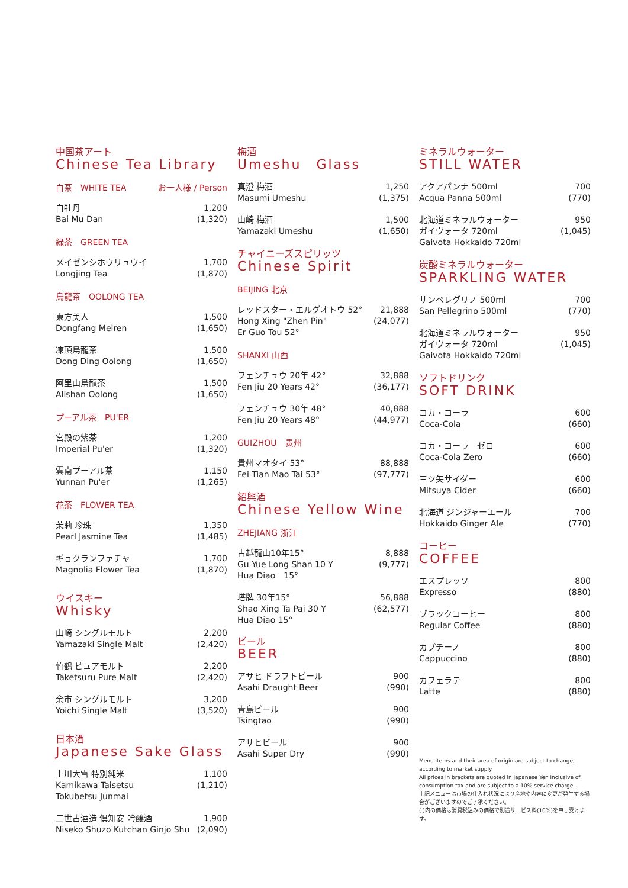中国茶アート
Chinese Tea Library
白茶　WHITE TEA お一人様 / Person
白牡丹
Bai Mu Dan
1,200
(1,320)
緑茶　GREEN TEA
メイゼンシホウリュウイ
Longjing Tea
1,700
(1,870)
烏龍茶　OOLONG TEA
東方美人
Dongfang Meiren
1,500
(1,650)
凍頂烏龍茶
Dong Ding Oolong
1,500
(1,650)
阿里山烏龍茶
Alishan Oolong
1,500
(1,650)
プーアル茶　PU'ER
宮殿の紫茶
Imperial Pu'er
1,200
(1,320)
雲南プーアル茶
Yunnan Pu'er
1,150
(1,265)
花茶　FLOWER TEA
茉莉 珍珠
Pearl Jasmine Tea
1,350
(1,485)
ギョクランファチャ
Magnolia Flower Tea
1,700
(1,870)
ウイスキー
Whisky
山崎 シングルモルト
Yamazaki Single Malt
2,200
(2,420)
竹鶴 ピュアモルト
Taketsuru Pure Malt
2,200
(2,420)
余市 シングルモルト
Yoichi Single Malt
3,200
(3,520)
日本酒
Japanese Sake Glass
上川大雪 特別純米
Kamikawa Taisetsu
Tokubetsu Junmai
1,100
(1,210)
二世古酒造 倶知安 吟醸酒
Niseko Shuzo Kutchan Ginjo Shu
1,900
(2,090)
梅酒
Umeshu　Glass
真澄 梅酒
Masumi Umeshu
1,250
(1,375)
山崎 梅酒
Yamazaki Umeshu
1,500
(1,650)
チャイニーズスピリッツ
Chinese Spirit
BEIJING 北京
レッドスター・エルグオトウ 52°
Hong Xing "Zhen Pin"
Er Guo Tou 52°
21,888
(24,077)
SHANXI 山西
フェンチュウ 20年 42°
Fen Jiu 20 Years 42°
32,888
(36,177)
フェンチュウ 30年 48°
Fen Jiu 20 Years 48°
40,888
(44,977)
GUIZHOU　贵州
貴州マオタイ 53°
Fei Tian Mao Tai 53°
88,888
(97,777)
紹興酒
Chinese Yellow Wine
ZHEJIANG 浙江
古越龍山10年15°
Gu Yue Long Shan 10 Y
Hua Diao　15°
8,888
(9,777)
塔牌 30年15°
Shao Xing Ta Pai 30 Y
Hua Diao 15°
56,888
(62,577)
ビール
BEER
アサヒ ドラフトビール
Asahi Draught Beer
900
(990)
青島ビール
Tsingtao
900
(990)
アサヒビール
Asahi Super Dry
900
(990)
ミネラルウォーター
STILL WATER
アクアパンナ 500ml
Acqua Panna 500ml
700
(770)
北海道ミネラルウォーター
ガイヴォータ 720ml
Gaivota Hokkaido 720ml
950
(1,045)
炭酸ミネラルウォーター
SPARKLING WATER
サンペレグリノ 500ml
San Pellegrino 500ml
700
(770)
北海道ミネラルウォーター
ガイヴォータ 720ml
Gaivota Hokkaido 720ml
950
(1,045)
ソフトドリンク
SOFT DRINK
コカ・コーラ
Coca-Cola
600
(660)
コカ・コーラ　ゼロ
Coca-Cola Zero
600
(660)
三ツ矢サイダー
Mitsuya Cider
600
(660)
北海道 ジンジャーエール
Hokkaido Ginger Ale
700
(770)
コーヒー
COFFEE
エスプレッソ
Expresso
800
(880)
ブラックコーヒー
Regular Coffee
800
(880)
カプチーノ
Cappuccino
800
(880)
カフェラテ
Latte
800
(880)
Menu items and their area of origin are subject to change, according to market supply.
All prices in brackets are quoted in Japanese Yen inclusive of consumption tax and are subject to a 10% service charge.
上記メニューは市場の仕入れ状況により産地や内容に変更が発生する場合がございますのでご了承ください。
( )内の価格は消費税込みの価格で別途サービス料(10%)を申し受けます。